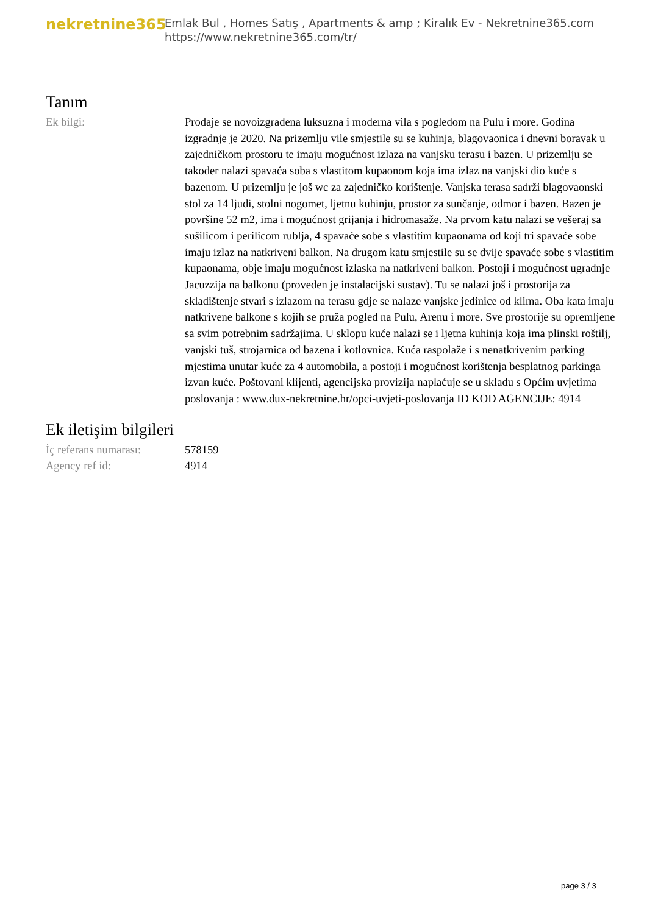nekretnine365
Emlak Bul , Homes Satış , Apartments & amp ; Kiralık Ev - Nekretnine365.com
https://www.nekretnine365.com/tr/
Tanım
Ek bilgi: Prodaje se novoizgrađena luksuzna i moderna vila s pogledom na Pulu i more. Godina izgradnje je 2020. Na prizemlju vile smjestile su se kuhinja, blagovaonica i dnevni boravak u zajedničkom prostoru te imaju mogućnost izlaza na vanjsku terasu i bazen. U prizemlju se također nalazi spavaća soba s vlastitom kupaonom koja ima izlaz na vanjski dio kuće s bazenom. U prizemlju je još wc za zajedničko korištenje. Vanjska terasa sadrži blagovaonski stol za 14 ljudi, stolni nogomet, ljetnu kuhinju, prostor za sunčanje, odmor i bazen. Bazen je površine 52 m2, ima i mogućnost grijanja i hidromasaže. Na prvom katu nalazi se vešeraj sa sušilicom i perilicom rublja, 4 spavaće sobe s vlastitim kupaonama od koji tri spavaće sobe imaju izlaz na natkriveni balkon. Na drugom katu smjestile su se dvije spavaće sobe s vlastitim kupaonama, obje imaju mogućnost izlaska na natkriveni balkon. Postoji i mogućnost ugradnje Jacuzzija na balkonu (proveden je instalacijski sustav). Tu se nalazi još i prostorija za skladištenje stvari s izlazom na terasu gdje se nalaze vanjske jedinice od klima. Oba kata imaju natkrivene balkone s kojih se pruža pogled na Pulu, Arenu i more. Sve prostorije su opremljene sa svim potrebnim sadržajima. U sklopu kuće nalazi se i ljetna kuhinja koja ima plinski roštilj, vanjski tuš, strojarnica od bazena i kotlovnica. Kuća raspolaže i s nenatkrivenim parking mjestima unutar kuće za 4 automobila, a postoji i mogućnost korištenja besplatnog parkinga izvan kuće. Poštovani klijenti, agencijska provizija naplaćuje se u skladu s Općim uvjetima poslovanja : www.dux-nekretnine.hr/opci-uvjeti-poslovanja ID KOD AGENCIJE: 4914
Ek iletişim bilgileri
İç referans numarası:
578159
Agency ref id: 4914
page 3 / 3